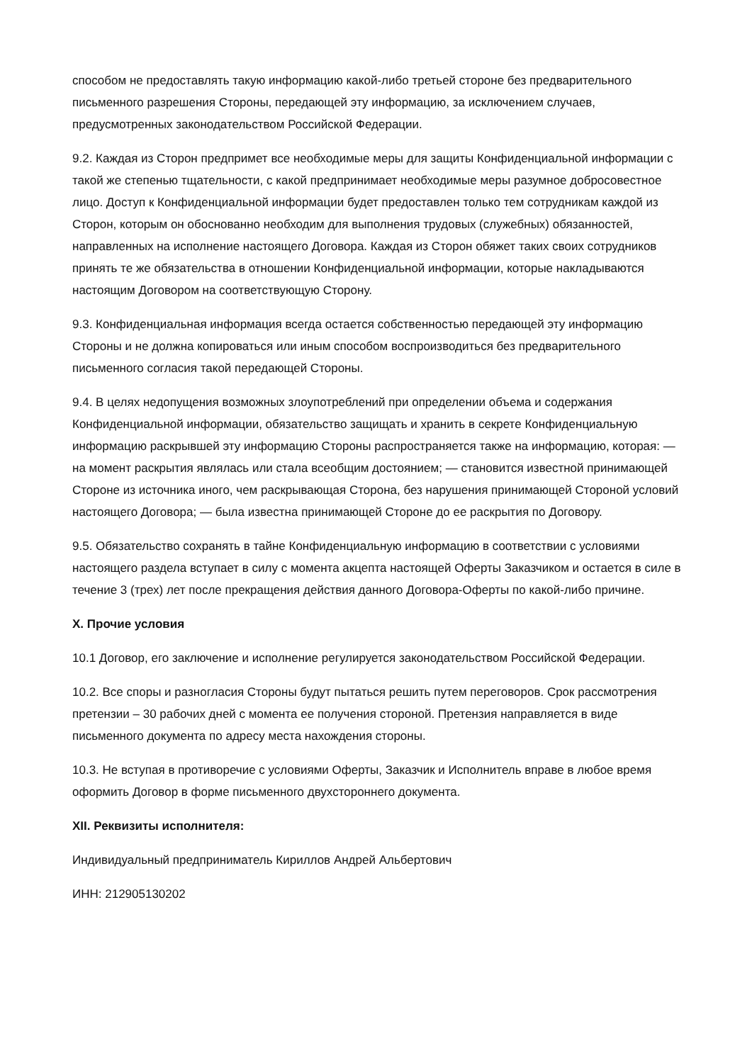способом не предоставлять такую информацию какой-либо третьей стороне без предварительного письменного разрешения Стороны, передающей эту информацию, за исключением случаев, предусмотренных законодательством Российской Федерации.
9.2. Каждая из Сторон предпримет все необходимые меры для защиты Конфиденциальной информации с такой же степенью тщательности, с какой предпринимает необходимые меры разумное добросовестное лицо. Доступ к Конфиденциальной информации будет предоставлен только тем сотрудникам каждой из Сторон, которым он обоснованно необходим для выполнения трудовых (служебных) обязанностей, направленных на исполнение настоящего Договора. Каждая из Сторон обяжет таких своих сотрудников принять те же обязательства в отношении Конфиденциальной информации, которые накладываются настоящим Договором на соответствующую Сторону.
9.3. Конфиденциальная информация всегда остается собственностью передающей эту информацию Стороны и не должна копироваться или иным способом воспроизводиться без предварительного письменного согласия такой передающей Стороны.
9.4. В целях недопущения возможных злоупотреблений при определении объема и содержания Конфиденциальной информации, обязательство защищать и хранить в секрете Конфиденциальную информацию раскрывшей эту информацию Стороны распространяется также на информацию, которая: — на момент раскрытия являлась или стала всеобщим достоянием; — становится известной принимающей Стороне из источника иного, чем раскрывающая Сторона, без нарушения принимающей Стороной условий настоящего Договора; — была известна принимающей Стороне до ее раскрытия по Договору.
9.5. Обязательство сохранять в тайне Конфиденциальную информацию в соответствии с условиями настоящего раздела вступает в силу с момента акцепта настоящей Оферты Заказчиком и остается в силе в течение 3 (трех) лет после прекращения действия данного Договора-Оферты по какой-либо причине.
X. Прочие условия
10.1 Договор, его заключение и исполнение регулируется законодательством Российской Федерации.
10.2. Все споры и разногласия Стороны будут пытаться решить путем переговоров. Срок рассмотрения претензии – 30 рабочих дней с момента ее получения стороной. Претензия направляется в виде письменного документа по адресу места нахождения стороны.
10.3. Не вступая в противоречие с условиями Оферты, Заказчик и Исполнитель вправе в любое время оформить Договор в форме письменного двухстороннего документа.
XII. Реквизиты исполнителя:
Индивидуальный предприниматель Кириллов Андрей Альбертович
ИНН: 212905130202